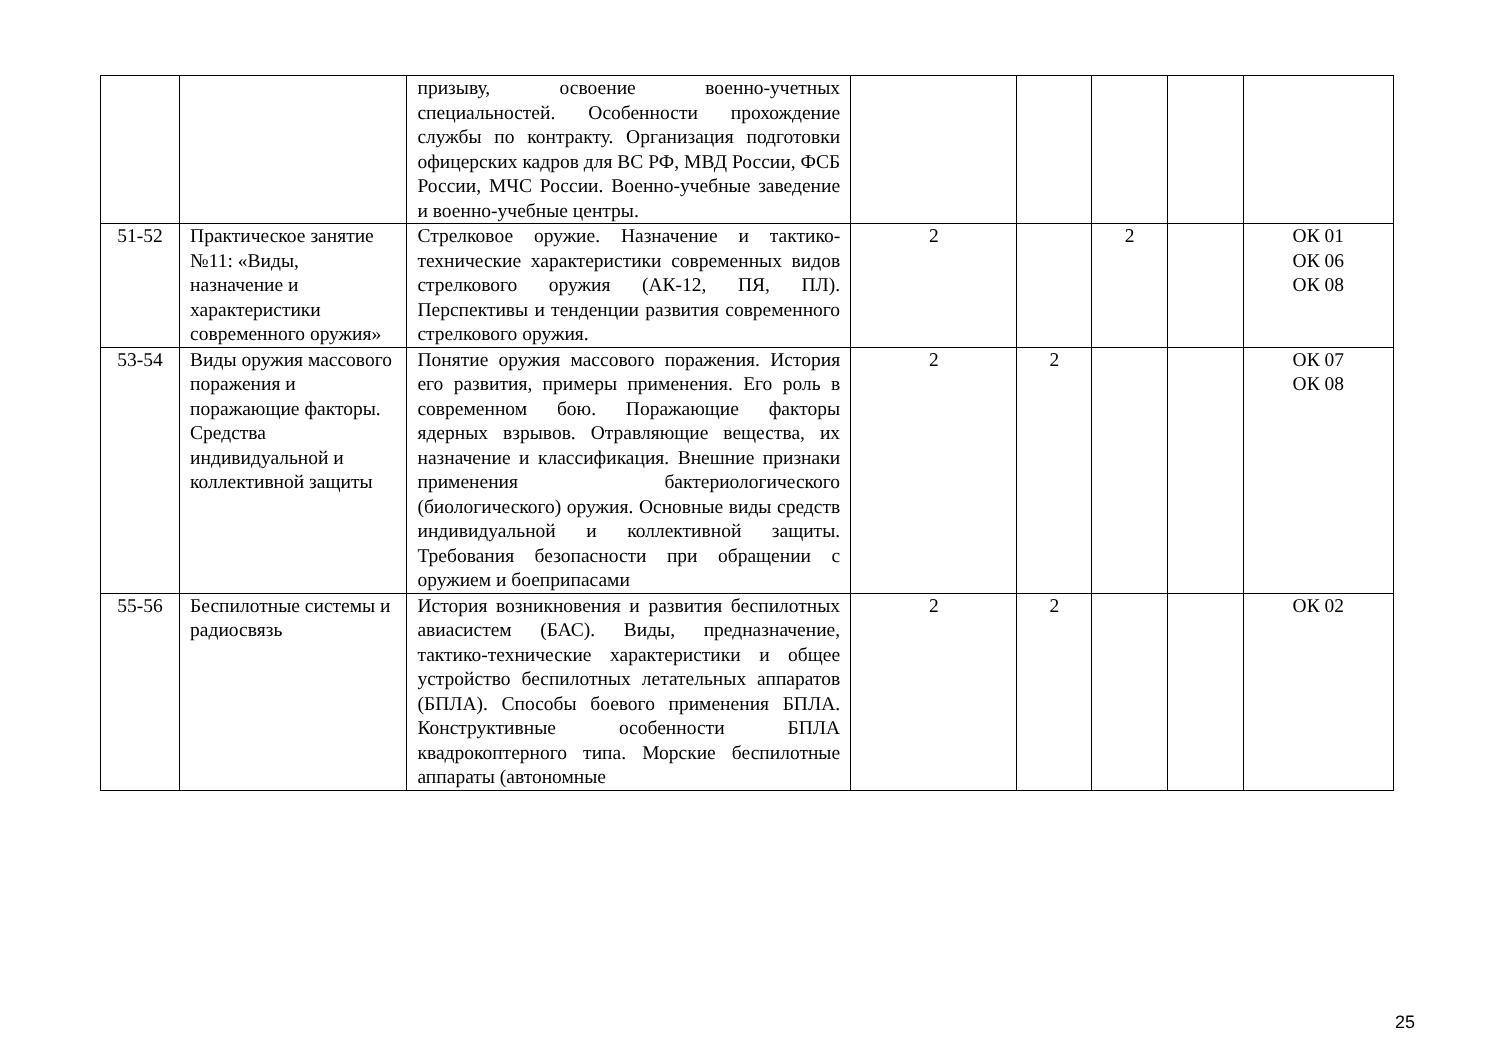| | | призыву, освоение военно-учетных специальностей. Особенности прохождение службы по контракту. Организация подготовки офицерских кадров для ВС РФ, МВД России, ФСБ России, МЧС России. Военно-учебные заведение и военно-учебные центры. | | | | | |
| 51-52 | Практическое занятие №11: «Виды, назначение и характеристики современного оружия» | Стрелковое оружие. Назначение и тактико-технические характеристики современных видов стрелкового оружия (АК-12, ПЯ, ПЛ). Перспективы и тенденции развития современного стрелкового оружия. | 2 | | 2 | | ОК 01 ОК 06 ОК 08 |
| 53-54 | Виды оружия массового поражения и поражающие факторы. Средства индивидуальной и коллективной защиты | Понятие оружия массового поражения. История его развития, примеры применения. Его роль в современном бою. Поражающие факторы ядерных взрывов. Отравляющие вещества, их назначение и классификация. Внешние признаки применения бактериологического (биологического) оружия. Основные виды средств индивидуальной и коллективной защиты. Требования безопасности при обращении с оружием и боеприпасами | 2 | 2 | | | ОК 07 ОК 08 |
| 55-56 | Беспилотные системы и радиосвязь | История возникновения и развития беспилотных авиасистем (БАС). Виды, предназначение, тактико-технические характеристики и общее устройство беспилотных летательных аппаратов (БПЛА). Способы боевого применения БПЛА. Конструктивные особенности БПЛА квадрокоптерного типа. Морские беспилотные аппараты (автономные | 2 | 2 | | | ОК 02 |
25